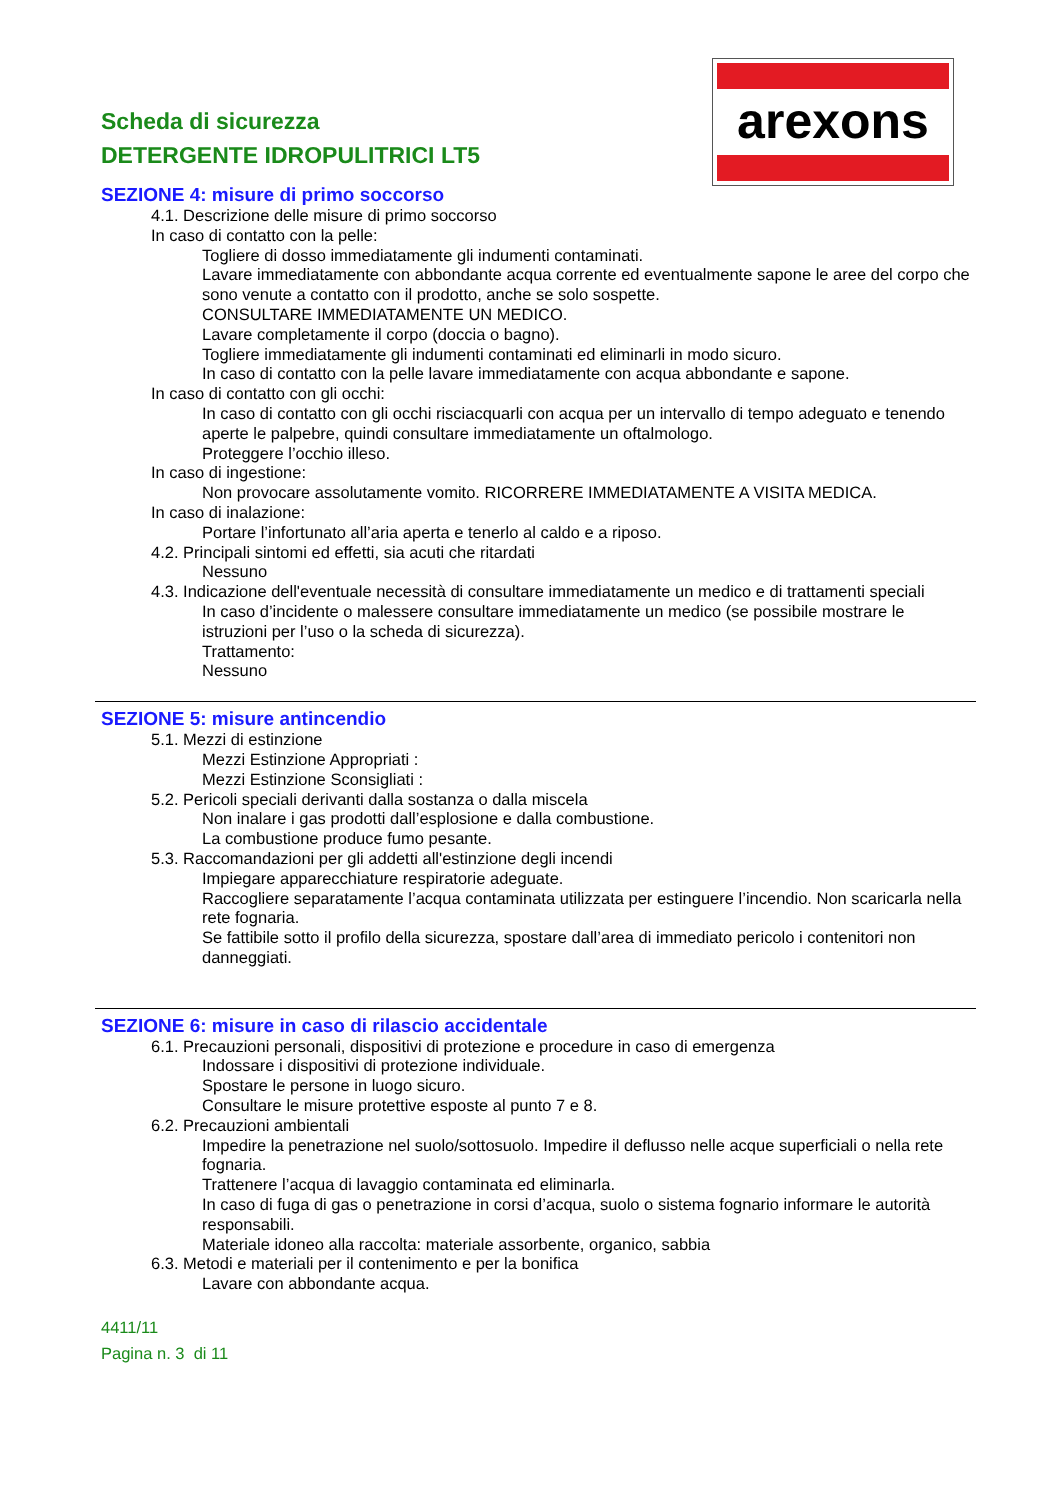arexons
Scheda di sicurezza
DETERGENTE IDROPULITRICI LT5
SEZIONE 4: misure di primo soccorso
4.1. Descrizione delle misure di primo soccorso
In caso di contatto con la pelle:
Togliere di dosso immediatamente gli indumenti contaminati.
Lavare immediatamente con abbondante acqua corrente ed eventualmente sapone le aree del corpo che sono venute a contatto con il prodotto, anche se solo sospette.
CONSULTARE IMMEDIATAMENTE UN MEDICO.
Lavare completamente il corpo (doccia o bagno).
Togliere immediatamente gli indumenti contaminati ed eliminarli in modo sicuro.
In caso di contatto con la pelle lavare immediatamente con acqua abbondante e sapone.
In caso di contatto con gli occhi:
In caso di contatto con gli occhi risciacquarli con acqua per un intervallo di tempo adeguato e tenendo aperte le palpebre, quindi consultare immediatamente un oftalmologo.
Proteggere l’occhio illeso.
In caso di ingestione:
Non provocare assolutamente vomito. RICORRERE IMMEDIATAMENTE A VISITA MEDICA.
In caso di inalazione:
Portare l’infortunato all’aria aperta e tenerlo al caldo e a riposo.
4.2. Principali sintomi ed effetti, sia acuti che ritardati
Nessuno
4.3. Indicazione dell'eventuale necessità di consultare immediatamente un medico e di trattamenti speciali
In caso d’incidente o malessere consultare immediatamente un medico (se possibile mostrare le istruzioni per l’uso o la scheda di sicurezza).
Trattamento:
Nessuno
SEZIONE 5: misure antincendio
5.1. Mezzi di estinzione
Mezzi Estinzione Appropriati :
Mezzi Estinzione Sconsigliati :
5.2. Pericoli speciali derivanti dalla sostanza o dalla miscela
Non inalare i gas prodotti dall’esplosione e dalla combustione.
La combustione produce fumo pesante.
5.3. Raccomandazioni per gli addetti all'estinzione degli incendi
Impiegare apparecchiature respiratorie adeguate.
Raccogliere separatamente l’acqua contaminata utilizzata per estinguere l’incendio. Non scaricarla nella rete fognaria.
Se fattibile sotto il profilo della sicurezza, spostare dall’area di immediato pericolo i contenitori non danneggiati.
SEZIONE 6: misure in caso di rilascio accidentale
6.1. Precauzioni personali, dispositivi di protezione e procedure in caso di emergenza
Indossare i dispositivi di protezione individuale.
Spostare le persone in luogo sicuro.
Consultare le misure protettive esposte al punto 7 e 8.
6.2. Precauzioni ambientali
Impedire la penetrazione nel suolo/sottosuolo. Impedire il deflusso nelle acque superficiali o nella rete fognaria.
Trattenere l’acqua di lavaggio contaminata ed eliminarla.
In caso di fuga di gas o penetrazione in corsi d’acqua, suolo o sistema fognario informare le autorità responsabili.
Materiale idoneo alla raccolta: materiale assorbente, organico, sabbia
6.3. Metodi e materiali per il contenimento e per la bonifica
Lavare con abbondante acqua.
4411/11
Pagina n. 3 di 11